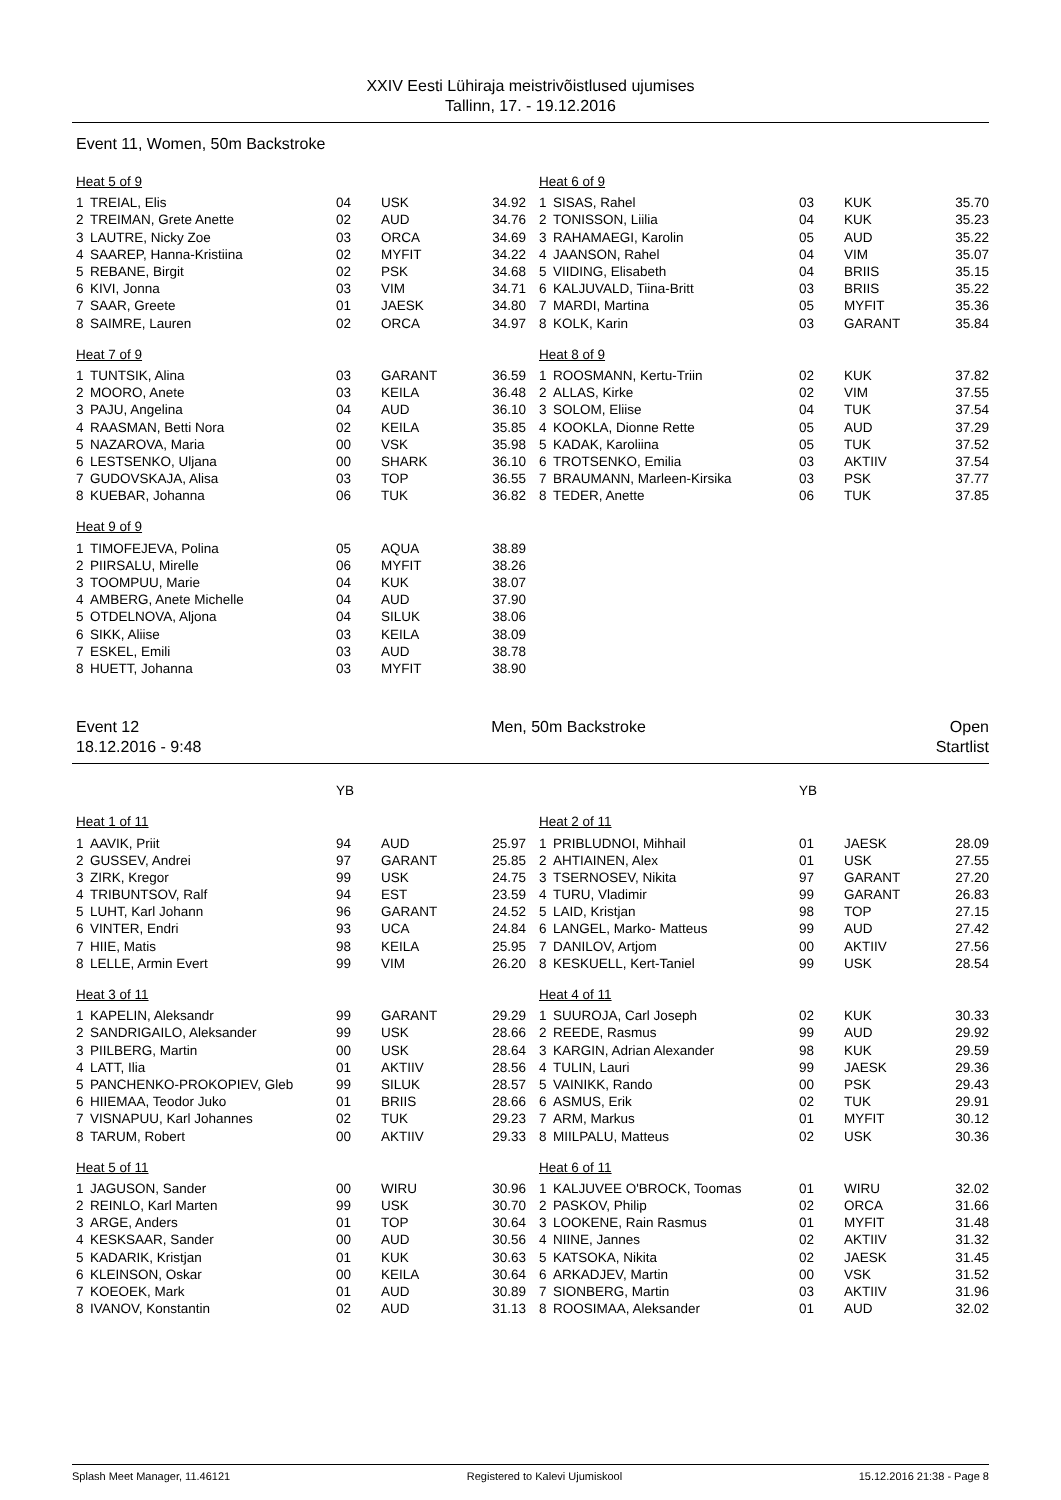XXIV Eesti Lühiraja meistrivõistlused ujumises
Tallinn, 17. - 19.12.2016
Event 11, Women, 50m Backstroke
| Heat 5 of 9 | | | | |
| 1 | TREIAL, Elis | 04 | USK | 34.92 |
| 2 | TREIMAN, Grete Anette | 02 | AUD | 34.76 |
| 3 | LAUTRE, Nicky Zoe | 03 | ORCA | 34.69 |
| 4 | SAAREP, Hanna-Kristiina | 02 | MYFIT | 34.22 |
| 5 | REBANE, Birgit | 02 | PSK | 34.68 |
| 6 | KIVI, Jonna | 03 | VIM | 34.71 |
| 7 | SAAR, Greete | 01 | JAESK | 34.80 |
| 8 | SAIMRE, Lauren | 02 | ORCA | 34.97 |
| Heat 7 of 9 | | | | |
| 1 | TUNTSIK, Alina | 03 | GARANT | 36.59 |
| 2 | MOORO, Anete | 03 | KEILA | 36.48 |
| 3 | PAJU, Angelina | 04 | AUD | 36.10 |
| 4 | RAASMAN, Betti Nora | 02 | KEILA | 35.85 |
| 5 | NAZAROVA, Maria | 00 | VSK | 35.98 |
| 6 | LESTSENKO, Uljana | 00 | SHARK | 36.10 |
| 7 | GUDOVSKAJA, Alisa | 03 | TOP | 36.55 |
| 8 | KUEBAR, Johanna | 06 | TUK | 36.82 |
| Heat 9 of 9 | | | | |
| 1 | TIMOFEJEVA, Polina | 05 | AQUA | 38.89 |
| 2 | PIIRSALU, Mirelle | 06 | MYFIT | 38.26 |
| 3 | TOOMPUU, Marie | 04 | KUK | 38.07 |
| 4 | AMBERG, Anete Michelle | 04 | AUD | 37.90 |
| 5 | OTDELNOVA, Aljona | 04 | SILUK | 38.06 |
| 6 | SIKK, Aliise | 03 | KEILA | 38.09 |
| 7 | ESKEL, Emili | 03 | AUD | 38.78 |
| 8 | HUETT, Johanna | 03 | MYFIT | 38.90 |
| Heat 6 of 9 | | | | |
| 1 | SISAS, Rahel | 03 | KUK | 35.70 |
| 2 | TONISSON, Liilia | 04 | KUK | 35.23 |
| 3 | RAHAMAEGI, Karolin | 05 | AUD | 35.22 |
| 4 | JAANSON, Rahel | 04 | VIM | 35.07 |
| 5 | VIIDING, Elisabeth | 04 | BRIIS | 35.15 |
| 6 | KALJUVALD, Tiina-Britt | 03 | BRIIS | 35.22 |
| 7 | MARDI, Martina | 05 | MYFIT | 35.36 |
| 8 | KOLK, Karin | 03 | GARANT | 35.84 |
| Heat 8 of 9 | | | | |
| 1 | ROOSMANN, Kertu-Triin | 02 | KUK | 37.82 |
| 2 | ALLAS, Kirke | 02 | VIM | 37.55 |
| 3 | SOLOM, Eliise | 04 | TUK | 37.54 |
| 4 | KOOKLA, Dionne Rette | 05 | AUD | 37.29 |
| 5 | KADAK, Karoliina | 05 | TUK | 37.52 |
| 6 | TROTSENKO, Emilia | 03 | AKTIIV | 37.54 |
| 7 | BRAUMANN, Marleen-Kirsika | 03 | PSK | 37.77 |
| 8 | TEDER, Anette | 06 | TUK | 37.85 |
Event 12
18.12.2016 - 9:48
Men, 50m Backstroke Open
Startlist
| | | YB | | |
| Heat 1 of 11 | | | | |
| 1 | AAVIK, Priit | 94 | AUD | 25.97 |
| 2 | GUSSEV, Andrei | 97 | GARANT | 25.85 |
| 3 | ZIRK, Kregor | 99 | USK | 24.75 |
| 4 | TRIBUNTSOV, Ralf | 94 | EST | 23.59 |
| 5 | LUHT, Karl Johann | 96 | GARANT | 24.52 |
| 6 | VINTER, Endri | 93 | UCA | 24.84 |
| 7 | HIIE, Matis | 98 | KEILA | 25.95 |
| 8 | LELLE, Armin Evert | 99 | VIM | 26.20 |
| Heat 3 of 11 | | | | |
| 1 | KAPELIN, Aleksandr | 99 | GARANT | 29.29 |
| 2 | SANDRIGAILO, Aleksander | 99 | USK | 28.66 |
| 3 | PIILBERG, Martin | 00 | USK | 28.64 |
| 4 | LATT, Ilia | 01 | AKTIIV | 28.56 |
| 5 | PANCHENKO-PROKOPIEV, Gleb | 99 | SILUK | 28.57 |
| 6 | HIIEMAA, Teodor Juko | 01 | BRIIS | 28.66 |
| 7 | VISNAPUU, Karl Johannes | 02 | TUK | 29.23 |
| 8 | TARUM, Robert | 00 | AKTIIV | 29.33 |
| Heat 5 of 11 | | | | |
| 1 | JAGUSON, Sander | 00 | WIRU | 30.96 |
| 2 | REINLO, Karl Marten | 99 | USK | 30.70 |
| 3 | ARGE, Anders | 01 | TOP | 30.64 |
| 4 | KESKSAAR, Sander | 00 | AUD | 30.56 |
| 5 | KADARIK, Kristjan | 01 | KUK | 30.63 |
| 6 | KLEINSON, Oskar | 00 | KEILA | 30.64 |
| 7 | KOEOEK, Mark | 01 | AUD | 30.89 |
| 8 | IVANOV, Konstantin | 02 | AUD | 31.13 |
| | | YB | | |
| Heat 2 of 11 | | | | |
| 1 | PRIBLUDNOI, Mihhail | 01 | JAESK | 28.09 |
| 2 | AHTIAINEN, Alex | 01 | USK | 27.55 |
| 3 | TSERNOSEV, Nikita | 97 | GARANT | 27.20 |
| 4 | TURU, Vladimir | 99 | GARANT | 26.83 |
| 5 | LAID, Kristjan | 98 | TOP | 27.15 |
| 6 | LANGEL, Marko- Matteus | 99 | AUD | 27.42 |
| 7 | DANILOV, Artjom | 00 | AKTIIV | 27.56 |
| 8 | KESKUELL, Kert-Taniel | 99 | USK | 28.54 |
| Heat 4 of 11 | | | | |
| 1 | SUUROJA, Carl Joseph | 02 | KUK | 30.33 |
| 2 | REEDE, Rasmus | 99 | AUD | 29.92 |
| 3 | KARGIN, Adrian Alexander | 98 | KUK | 29.59 |
| 4 | TULIN, Lauri | 99 | JAESK | 29.36 |
| 5 | VAINIKK, Rando | 00 | PSK | 29.43 |
| 6 | ASMUS, Erik | 02 | TUK | 29.91 |
| 7 | ARM, Markus | 01 | MYFIT | 30.12 |
| 8 | MIILPALU, Matteus | 02 | USK | 30.36 |
| Heat 6 of 11 | | | | |
| 1 | KALJUVEE O'BROCK, Toomas | 01 | WIRU | 32.02 |
| 2 | PASKOV, Philip | 02 | ORCA | 31.66 |
| 3 | LOOKENE, Rain Rasmus | 01 | MYFIT | 31.48 |
| 4 | NIINE, Jannes | 02 | AKTIIV | 31.32 |
| 5 | KATSOKA, Nikita | 02 | JAESK | 31.45 |
| 6 | ARKADJEV, Martin | 00 | VSK | 31.52 |
| 7 | SIONBERG, Martin | 03 | AKTIIV | 31.96 |
| 8 | ROOSIMAA, Aleksander | 01 | AUD | 32.02 |
Splash Meet Manager, 11.46121 Registered to Kalevi Ujumiskool 15.12.2016 21:38 - Page 8